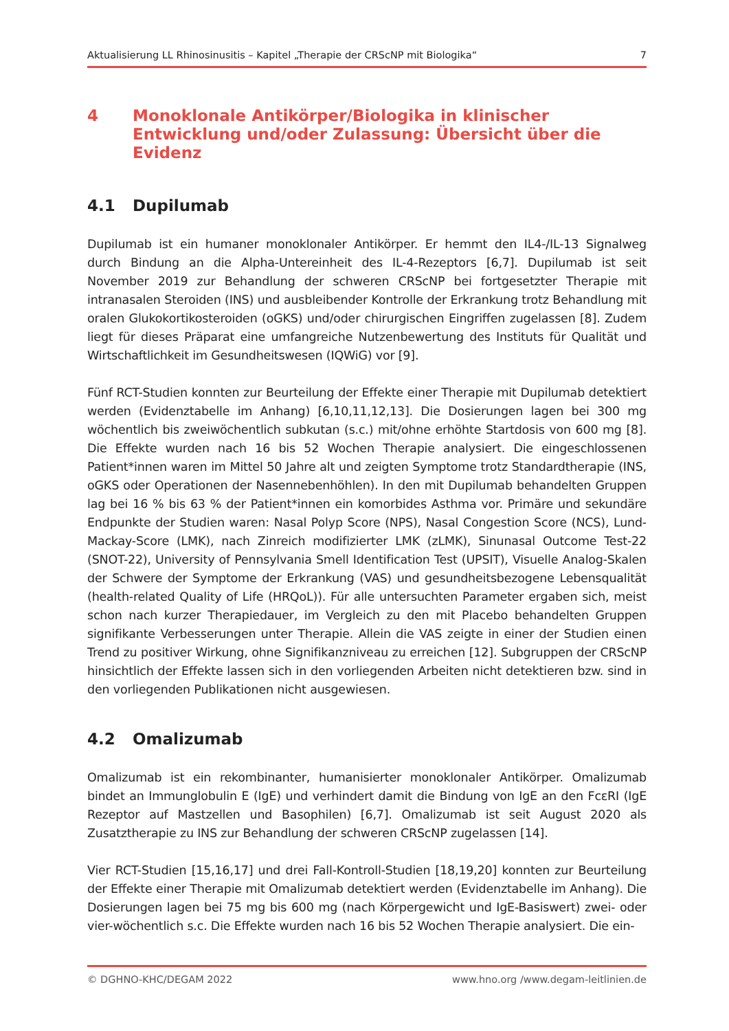Aktualisierung LL Rhinosinusitis – Kapitel „Therapie der CRScNP mit Biologika“ 7
4 Monoklonale Antikörper/Biologika in klinischer Entwicklung und/oder Zulassung: Übersicht über die Evidenz
4.1 Dupilumab
Dupilumab ist ein humaner monoklonaler Antikörper. Er hemmt den IL4-/IL-13 Signalweg durch Bindung an die Alpha-Untereinheit des IL-4-Rezeptors [6,7]. Dupilumab ist seit November 2019 zur Behandlung der schweren CRScNP bei fortgesetzter Therapie mit intranasalen Steroiden (INS) und ausbleibender Kontrolle der Erkrankung trotz Behandlung mit oralen Glukokortikosteroiden (oGKS) und/oder chirurgischen Eingriffen zugelassen [8]. Zudem liegt für dieses Präparat eine umfangreiche Nutzenbewertung des Instituts für Qualität und Wirtschaftlichkeit im Gesundheitswesen (IQWiG) vor [9].
Fünf RCT-Studien konnten zur Beurteilung der Effekte einer Therapie mit Dupilumab detektiert werden (Evidenztabelle im Anhang) [6,10,11,12,13]. Die Dosierungen lagen bei 300 mg wöchentlich bis zweiwöchentlich subkutan (s.c.) mit/ohne erhöhte Startdosis von 600 mg [8]. Die Effekte wurden nach 16 bis 52 Wochen Therapie analysiert. Die eingeschlossenen Patient*innen waren im Mittel 50 Jahre alt und zeigten Symptome trotz Standardtherapie (INS, oGKS oder Operationen der Nasennebenhöhlen). In den mit Dupilumab behandelten Gruppen lag bei 16 % bis 63 % der Patient*innen ein komorbides Asthma vor. Primäre und sekundäre Endpunkte der Studien waren: Nasal Polyp Score (NPS), Nasal Congestion Score (NCS), Lund-Mackay-Score (LMK), nach Zinreich modifizierter LMK (zLMK), Sinunasal Outcome Test-22 (SNOT-22), University of Pennsylvania Smell Identification Test (UPSIT), Visuelle Analog-Skalen der Schwere der Symptome der Erkrankung (VAS) und gesundheitsbezogene Lebensqualität (health-related Quality of Life (HRQoL)). Für alle untersuchten Parameter ergaben sich, meist schon nach kurzer Therapiedauer, im Vergleich zu den mit Placebo behandelten Gruppen signifikante Verbesserungen unter Therapie. Allein die VAS zeigte in einer der Studien einen Trend zu positiver Wirkung, ohne Signifikanzniveau zu erreichen [12]. Subgruppen der CRScNP hinsichtlich der Effekte lassen sich in den vorliegenden Arbeiten nicht detektieren bzw. sind in den vorliegenden Publikationen nicht ausgewiesen.
4.2 Omalizumab
Omalizumab ist ein rekombinanter, humanisierter monoklonaler Antikörper. Omalizumab bindet an Immunglobulin E (IgE) und verhindert damit die Bindung von IgE an den FcεRI (IgE Rezeptor auf Mastzellen und Basophilen) [6,7]. Omalizumab ist seit August 2020 als Zusatztherapie zu INS zur Behandlung der schweren CRScNP zugelassen [14].
Vier RCT-Studien [15,16,17] und drei Fall-Kontroll-Studien [18,19,20] konnten zur Beurteilung der Effekte einer Therapie mit Omalizumab detektiert werden (Evidenztabelle im Anhang). Die Dosierungen lagen bei 75 mg bis 600 mg (nach Körpergewicht und IgE-Basiswert) zwei- oder vier-wöchentlich s.c. Die Effekte wurden nach 16 bis 52 Wochen Therapie analysiert. Die ein-
© DGHNO-KHC/DEGAM 2022 www.hno.org /www.degam-leitlinien.de